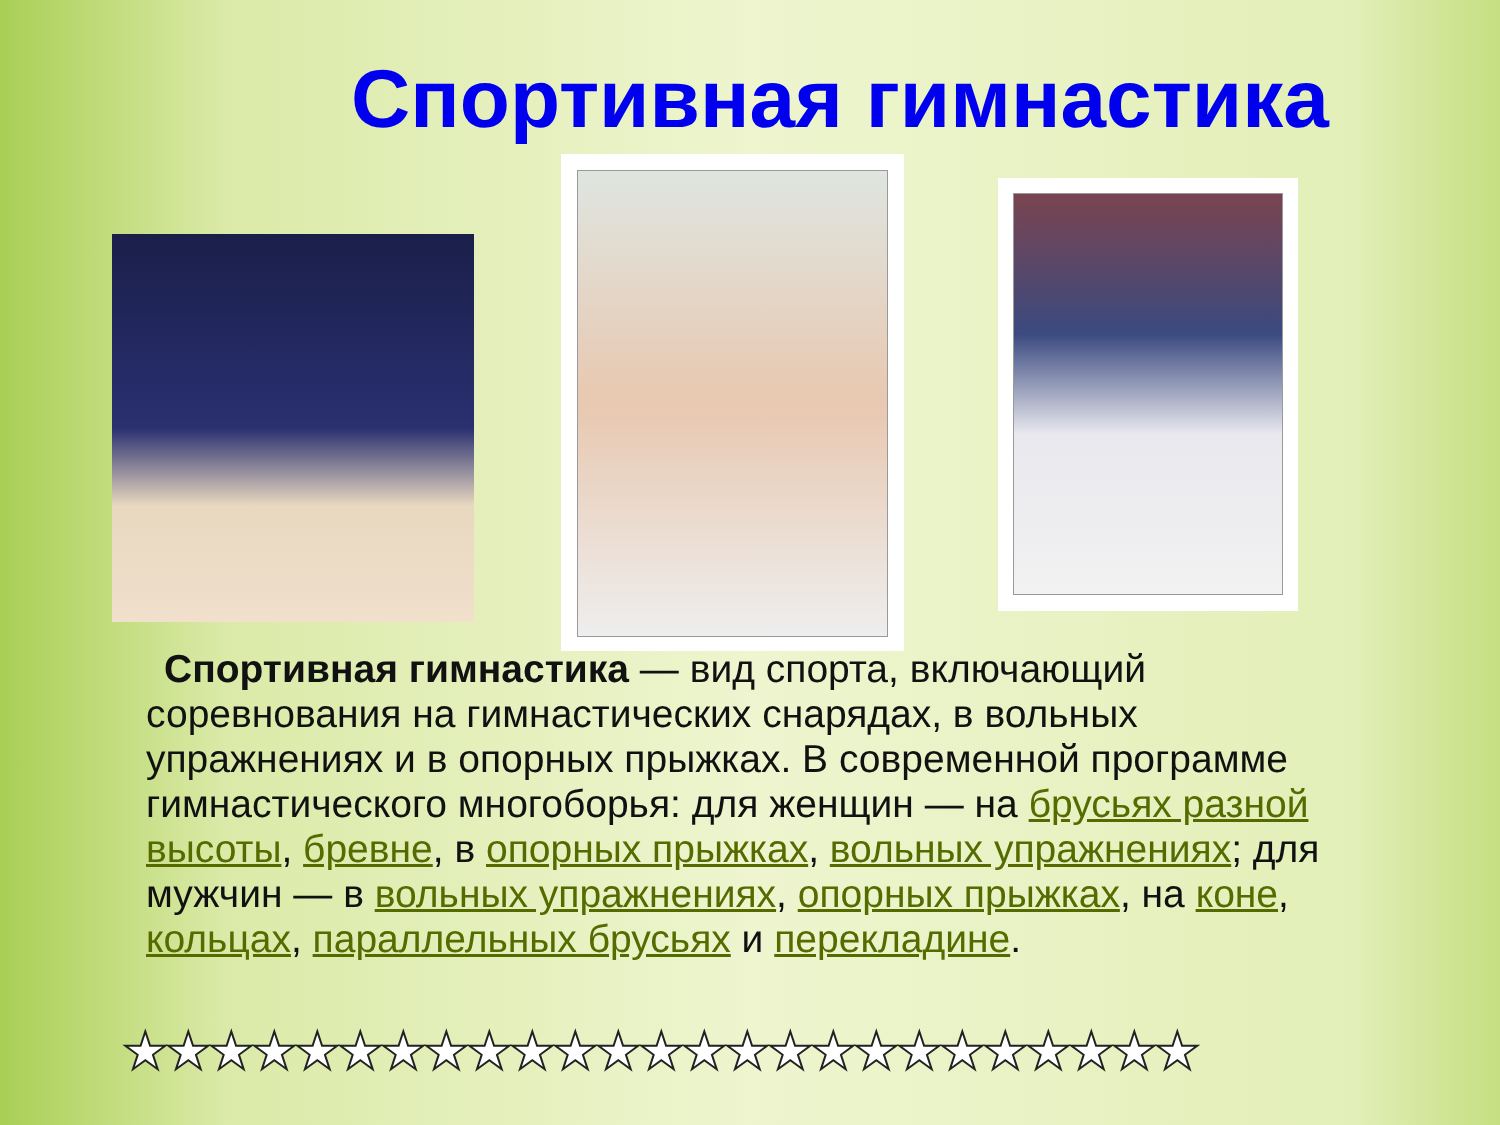Спортивная гимнастика
Спортивная гимнастика — вид спорта, включающий соревнования на гимнастических снарядах, в вольных упражнениях и в опорных прыжках. В современной программе гимнастического многоборья: для женщин — на брусьях разной высоты, бревне, в опорных прыжках, вольных упражнениях; для мужчин — в вольных упражнениях, опорных прыжках, на коне, кольцах, параллельных брусьях и перекладине.
★★★★★★★★★★★★★★★★★★★★★★★★★